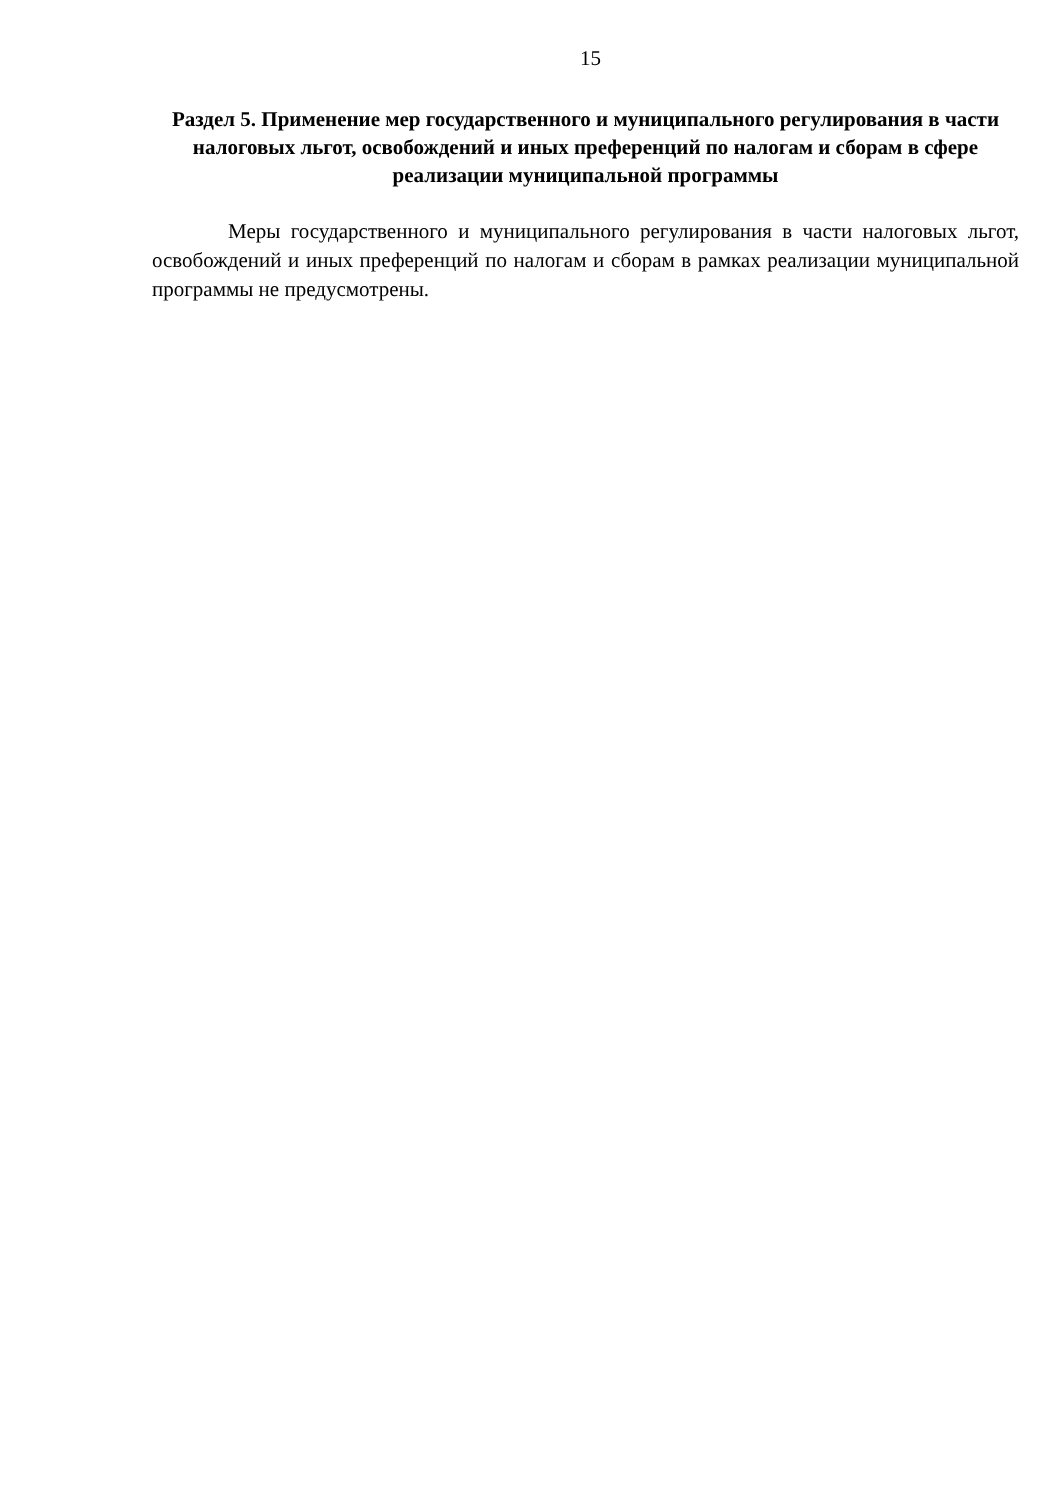15
Раздел 5. Применение мер государственного и муниципального регулирования в части налоговых льгот, освобождений и иных преференций по налогам и сборам в сфере реализации муниципальной программы
Меры государственного и муниципального регулирования в части налоговых льгот, освобождений и иных преференций по налогам и сборам в рамках реализации муниципальной программы не предусмотрены.